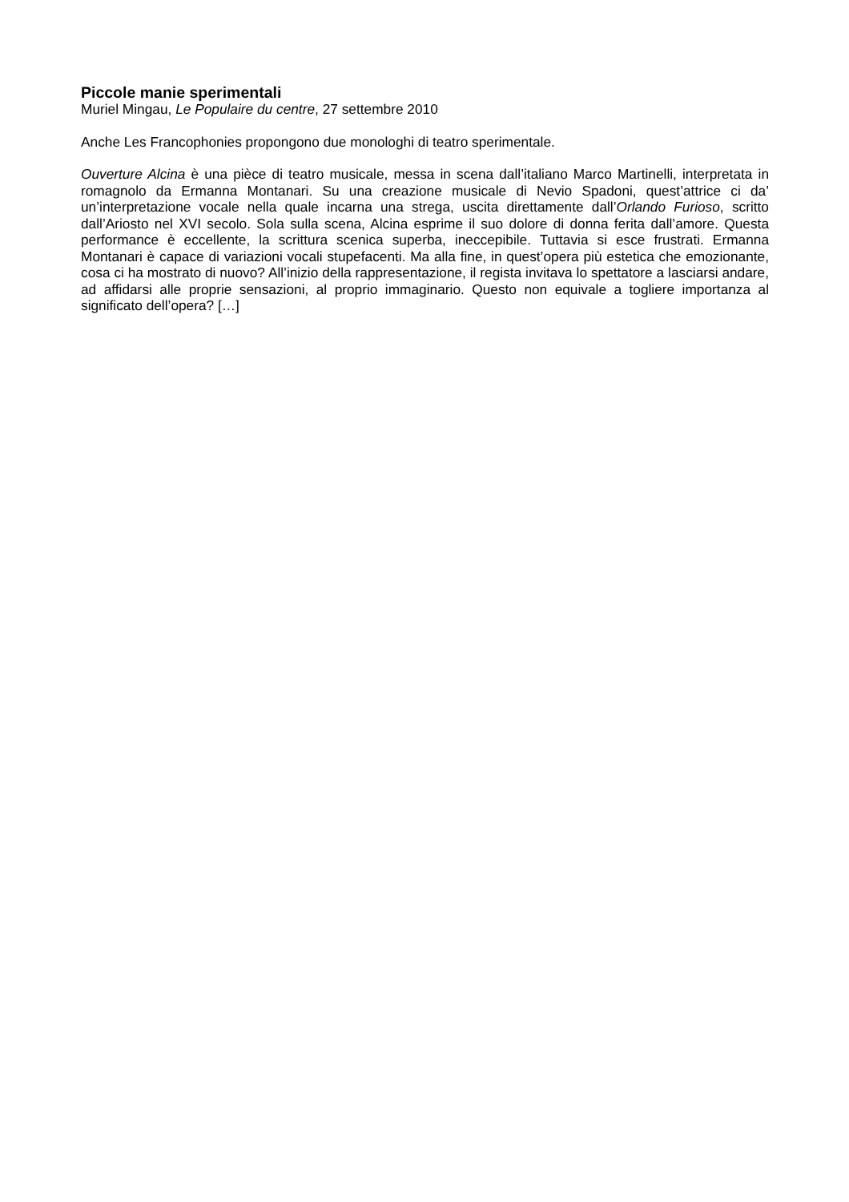Piccole manie sperimentali
Muriel Mingau, Le Populaire du centre, 27 settembre 2010
Anche Les Francophonies propongono due monologhi di teatro sperimentale.
Ouverture Alcina è una pièce di teatro musicale, messa in scena dall’italiano Marco Martinelli, interpretata in romagnolo da Ermanna Montanari. Su una creazione musicale di Nevio Spadoni, quest’attrice ci da’ un’interpretazione vocale nella quale incarna una strega, uscita direttamente dall’Orlando Furioso, scritto dall’Ariosto nel XVI secolo. Sola sulla scena, Alcina esprime il suo dolore di donna ferita dall’amore. Questa performance è eccellente, la scrittura scenica superba, ineccepibile. Tuttavia si esce frustrati. Ermanna Montanari è capace di variazioni vocali stupefacenti. Ma alla fine, in quest’opera più estetica che emozionante, cosa ci ha mostrato di nuovo? All’inizio della rappresentazione, il regista invitava lo spettatore a lasciarsi andare, ad affidarsi alle proprie sensazioni, al proprio immaginario. Questo non equivale a togliere importanza al significato dell’opera? […]